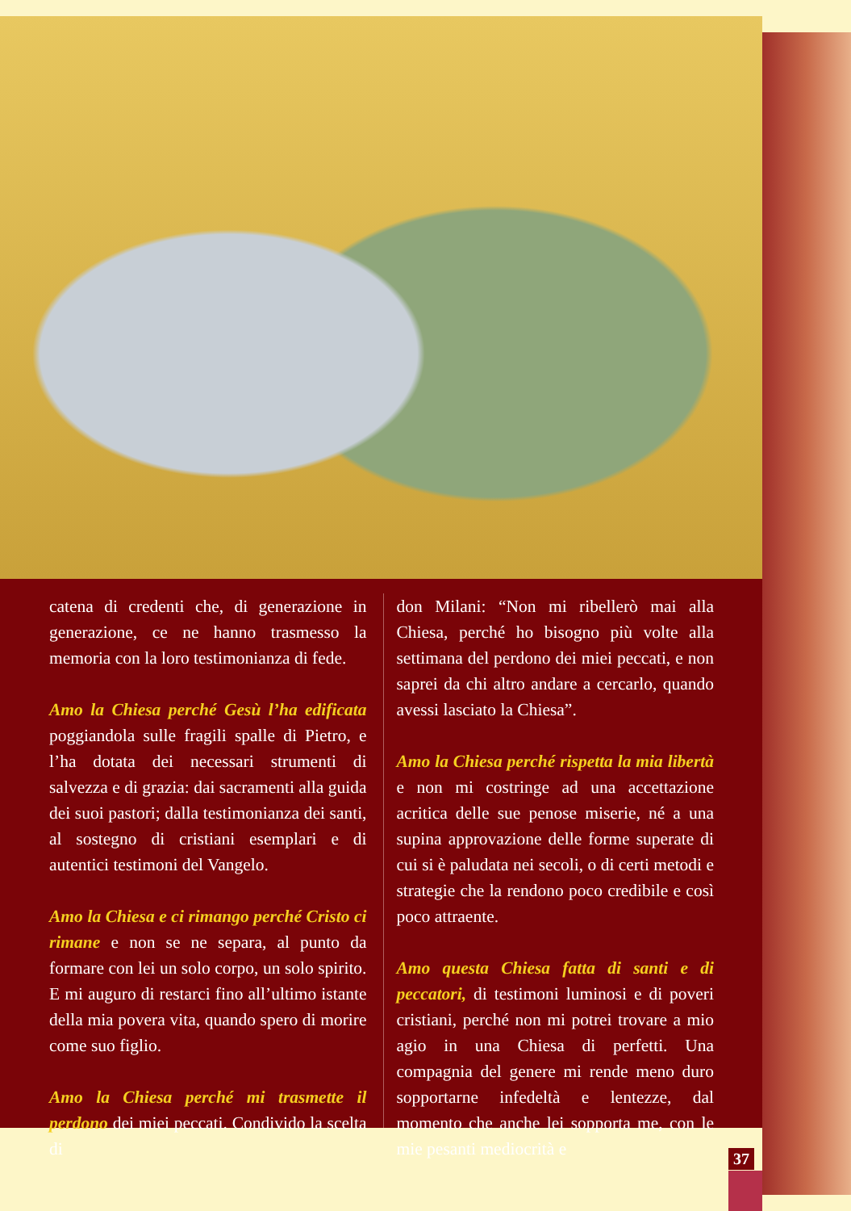catena di credenti che, di generazione in generazione, ce ne hanno trasmesso la memoria con la loro testimonianza di fede.
Amo la Chiesa perché Gesù l’ha edificata poggiandola sulle fragili spalle di Pietro, e l’ha dotata dei necessari strumenti di salvezza e di grazia: dai sacramenti alla guida dei suoi pastori; dalla testimonianza dei santi, al sostegno di cristiani esemplari e di autentici testimoni del Vangelo.
Amo la Chiesa e ci rimango perché Cristo ci rimane e non se ne separa, al punto da formare con lei un solo corpo, un solo spirito. E mi auguro di restarci fino all’ultimo istante della mia povera vita, quando spero di morire come suo figlio.
Amo la Chiesa perché mi trasmette il perdono dei miei peccati. Condivido la scelta di
don Milani: “Non mi ribellerò mai alla Chiesa, perché ho bisogno più volte alla settimana del perdono dei miei peccati, e non saprei da chi altro andare a cercarlo, quando avessi lasciato la Chiesa”.
Amo la Chiesa perché rispetta la mia libertà e non mi costringe ad una accettazione acritica delle sue penose miserie, né a una supina approvazione delle forme superate di cui si è paludata nei secoli, o di certi metodi e strategie che la rendono poco credibile e così poco attraente.
Amo questa Chiesa fatta di santi e di peccatori, di testimoni luminosi e di poveri cristiani, perché non mi potrei trovare a mio agio in una Chiesa di perfetti. Una compagnia del genere mi rende meno duro sopportarne infedeltà e lentezze, dal momento che anche lei sopporta me, con le mie pesanti mediocrità e
37